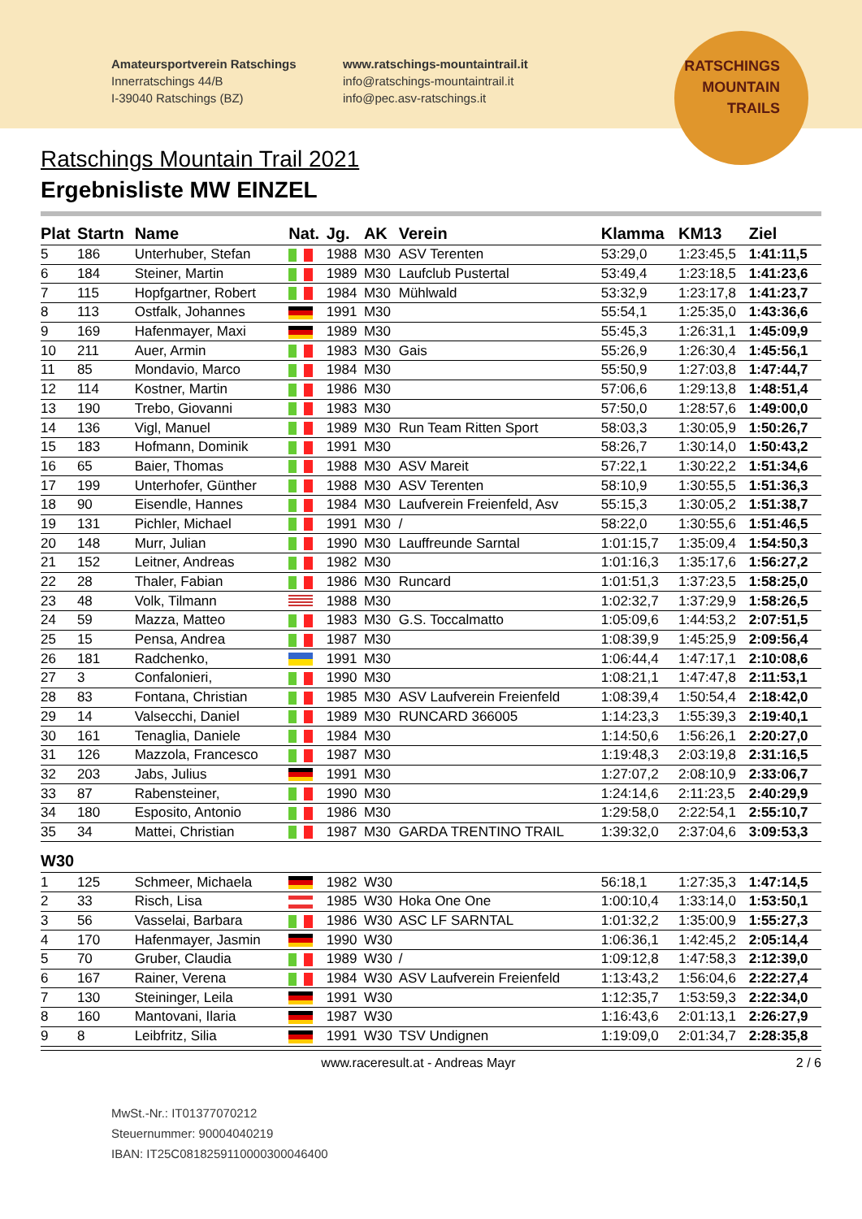Amateursportverein Ratschings
Innerratschings 44/B
I-39040 Ratschings (BZ)
www.ratschings-mountaintrail.it
info@ratschings-mountaintrail.it
info@pec.asv-ratschings.it
RATSCHINGS
MOUNTAIN
TRAILS
Ratschings Mountain Trail 2021
Ergebnisliste MW EINZEL
| Plat | Startn | Name | Nat. | Jg. | AK | Verein | Klamma | KM13 | Ziel |
| --- | --- | --- | --- | --- | --- | --- | --- | --- | --- |
| 5 | 186 | Unterhuber, Stefan | | 1988 | M30 | ASV Terenten | 53:29,0 | 1:23:45,5 | 1:41:11,5 |
| 6 | 184 | Steiner, Martin | | 1989 | M30 | Laufclub Pustertal | 53:49,4 | 1:23:18,5 | 1:41:23,6 |
| 7 | 115 | Hopfgartner, Robert | | 1984 | M30 | Mühlwald | 53:32,9 | 1:23:17,8 | 1:41:23,7 |
| 8 | 113 | Ostfalk, Johannes | | 1991 | M30 | | 55:54,1 | 1:25:35,0 | 1:43:36,6 |
| 9 | 169 | Hafenmayer, Maxi | | 1989 | M30 | | 55:45,3 | 1:26:31,1 | 1:45:09,9 |
| 10 | 211 | Auer, Armin | | 1983 | M30 | Gais | 55:26,9 | 1:26:30,4 | 1:45:56,1 |
| 11 | 85 | Mondavio, Marco | | 1984 | M30 | | 55:50,9 | 1:27:03,8 | 1:47:44,7 |
| 12 | 114 | Kostner, Martin | | 1986 | M30 | | 57:06,6 | 1:29:13,8 | 1:48:51,4 |
| 13 | 190 | Trebo, Giovanni | | 1983 | M30 | | 57:50,0 | 1:28:57,6 | 1:49:00,0 |
| 14 | 136 | Vigl, Manuel | | 1989 | M30 | Run Team Ritten Sport | 58:03,3 | 1:30:05,9 | 1:50:26,7 |
| 15 | 183 | Hofmann, Dominik | | 1991 | M30 | | 58:26,7 | 1:30:14,0 | 1:50:43,2 |
| 16 | 65 | Baier, Thomas | | 1988 | M30 | ASV Mareit | 57:22,1 | 1:30:22,2 | 1:51:34,6 |
| 17 | 199 | Unterhofer, Günther | | 1988 | M30 | ASV Terenten | 58:10,9 | 1:30:55,5 | 1:51:36,3 |
| 18 | 90 | Eisendle, Hannes | | 1984 | M30 | Laufverein Freienfeld, Asv | 55:15,3 | 1:30:05,2 | 1:51:38,7 |
| 19 | 131 | Pichler, Michael | | 1991 | M30 | / | 58:22,0 | 1:30:55,6 | 1:51:46,5 |
| 20 | 148 | Murr, Julian | | 1990 | M30 | Lauffreunde Sarntal | 1:01:15,7 | 1:35:09,4 | 1:54:50,3 |
| 21 | 152 | Leitner, Andreas | | 1982 | M30 | | 1:01:16,3 | 1:35:17,6 | 1:56:27,2 |
| 22 | 28 | Thaler, Fabian | | 1986 | M30 | Runcard | 1:01:51,3 | 1:37:23,5 | 1:58:25,0 |
| 23 | 48 | Volk, Tilmann | | 1988 | M30 | | 1:02:32,7 | 1:37:29,9 | 1:58:26,5 |
| 24 | 59 | Mazza, Matteo | | 1983 | M30 | G.S. Toccalmatto | 1:05:09,6 | 1:44:53,2 | 2:07:51,5 |
| 25 | 15 | Pensa, Andrea | | 1987 | M30 | | 1:08:39,9 | 1:45:25,9 | 2:09:56,4 |
| 26 | 181 | Radchenko, | | 1991 | M30 | | 1:06:44,4 | 1:47:17,1 | 2:10:08,6 |
| 27 | 3 | Confalonieri, | | 1990 | M30 | | 1:08:21,1 | 1:47:47,8 | 2:11:53,1 |
| 28 | 83 | Fontana, Christian | | 1985 | M30 | ASV Laufverein Freienfeld | 1:08:39,4 | 1:50:54,4 | 2:18:42,0 |
| 29 | 14 | Valsecchi, Daniel | | 1989 | M30 | RUNCARD 366005 | 1:14:23,3 | 1:55:39,3 | 2:19:40,1 |
| 30 | 161 | Tenaglia, Daniele | | 1984 | M30 | | 1:14:50,6 | 1:56:26,1 | 2:20:27,0 |
| 31 | 126 | Mazzola, Francesco | | 1987 | M30 | | 1:19:48,3 | 2:03:19,8 | 2:31:16,5 |
| 32 | 203 | Jabs, Julius | | 1991 | M30 | | 1:27:07,2 | 2:08:10,9 | 2:33:06,7 |
| 33 | 87 | Rabensteiner, | | 1990 | M30 | | 1:24:14,6 | 2:11:23,5 | 2:40:29,9 |
| 34 | 180 | Esposito, Antonio | | 1986 | M30 | | 1:29:58,0 | 2:22:54,1 | 2:55:10,7 |
| 35 | 34 | Mattei, Christian | | 1987 | M30 | GARDA TRENTINO TRAIL | 1:39:32,0 | 2:37:04,6 | 3:09:53,3 |
| W30 | | | | | | | | | |
| 1 | 125 | Schmeer, Michaela | | 1982 | W30 | | 56:18,1 | 1:27:35,3 | 1:47:14,5 |
| 2 | 33 | Risch, Lisa | | 1985 | W30 | Hoka One One | 1:00:10,4 | 1:33:14,0 | 1:53:50,1 |
| 3 | 56 | Vasselai, Barbara | | 1986 | W30 | ASC LF SARNTAL | 1:01:32,2 | 1:35:00,9 | 1:55:27,3 |
| 4 | 170 | Hafenmayer, Jasmin | | 1990 | W30 | | 1:06:36,1 | 1:42:45,2 | 2:05:14,4 |
| 5 | 70 | Gruber, Claudia | | 1989 | W30 | / | 1:09:12,8 | 1:47:58,3 | 2:12:39,0 |
| 6 | 167 | Rainer, Verena | | 1984 | W30 | ASV Laufverein Freienfeld | 1:13:43,2 | 1:56:04,6 | 2:22:27,4 |
| 7 | 130 | Steininger, Leila | | 1991 | W30 | | 1:12:35,7 | 1:53:59,3 | 2:22:34,0 |
| 8 | 160 | Mantovani, Ilaria | | 1987 | W30 | | 1:16:43,6 | 2:01:13,1 | 2:26:27,9 |
| 9 | 8 | Leibfritz, Silia | | 1991 | W30 | TSV Undignen | 1:19:09,0 | 2:01:34,7 | 2:28:35,8 |
www.raceresult.at - Andreas Mayr 2 / 6
MwSt.-Nr.: IT01377070212
Steuernummer: 90004040219
IBAN: IT25C0818259110000300046400